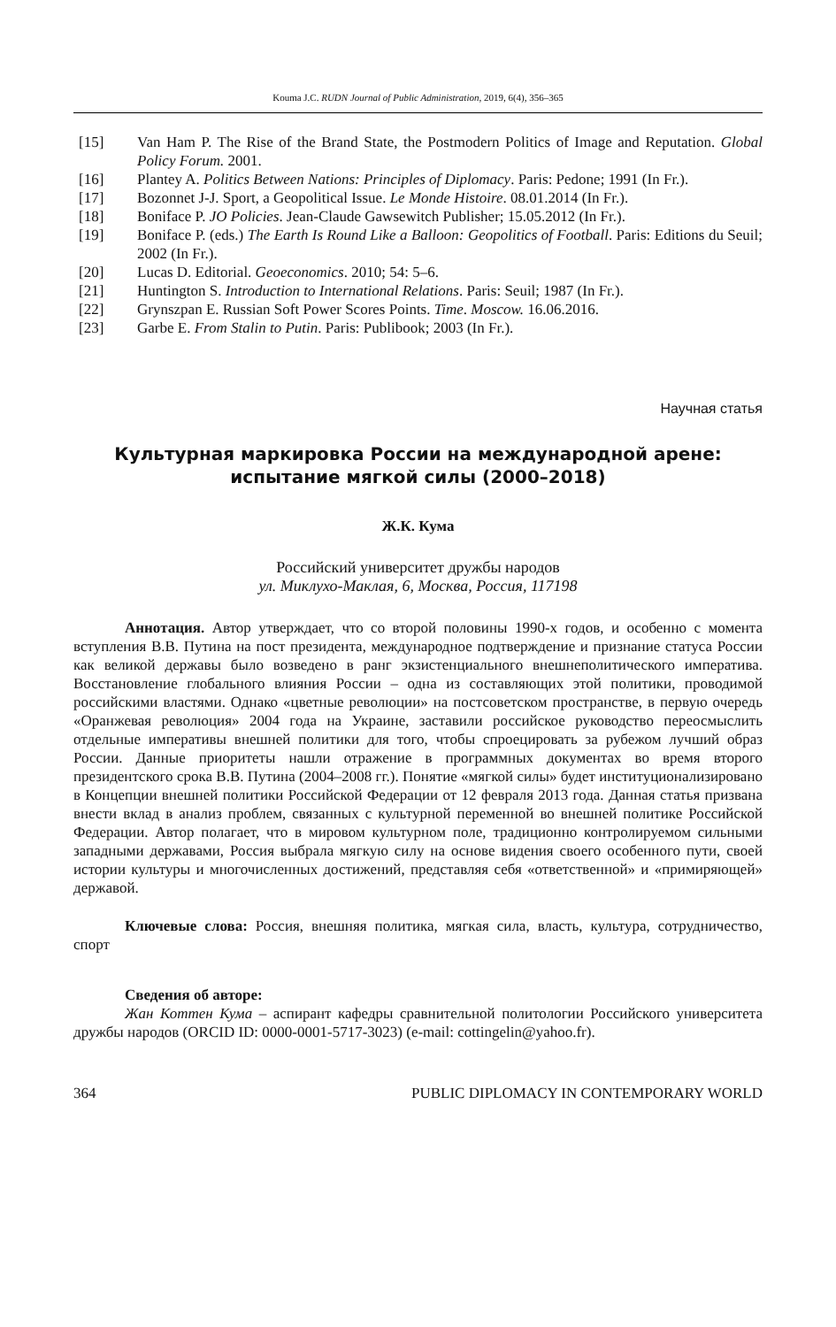Kouma J.C. RUDN Journal of Public Administration, 2019, 6(4), 356–365
[15] Van Ham P. The Rise of the Brand State, the Postmodern Politics of Image and Reputation. Global Policy Forum. 2001.
[16] Plantey A. Politics Between Nations: Principles of Diplomacy. Paris: Pedone; 1991 (In Fr.).
[17] Bozonnet J-J. Sport, a Geopolitical Issue. Le Monde Histoire. 08.01.2014 (In Fr.).
[18] Boniface P. JO Policies. Jean-Claude Gawsewitch Publisher; 15.05.2012 (In Fr.).
[19] Boniface P. (eds.) The Earth Is Round Like a Balloon: Geopolitics of Football. Paris: Editions du Seuil; 2002 (In Fr.).
[20] Lucas D. Editorial. Geoeconomics. 2010; 54: 5–6.
[21] Huntington S. Introduction to International Relations. Paris: Seuil; 1987 (In Fr.).
[22] Grynszpan E. Russian Soft Power Scores Points. Time. Moscow. 16.06.2016.
[23] Garbe E. From Stalin to Putin. Paris: Publibook; 2003 (In Fr.).
Научная статья
Культурная маркировка России на международной арене: испытание мягкой силы (2000–2018)
Ж.К. Кума
Российский университет дружбы народов
ул. Миклухо-Маклая, 6, Москва, Россия, 117198
Аннотация. Автор утверждает, что со второй половины 1990-х годов, и особенно с момента вступления В.В. Путина на пост президента, международное подтверждение и признание статуса России как великой державы было возведено в ранг экзистенциального внешнеполитического императива. Восстановление глобального влияния России – одна из составляющих этой политики, проводимой российскими властями. Однако «цветные революции» на постсоветском пространстве, в первую очередь «Оранжевая революция» 2004 года на Украине, заставили российское руководство переосмыслить отдельные императивы внешней политики для того, чтобы спроецировать за рубежом лучший образ России. Данные приоритеты нашли отражение в программных документах во время второго президентского срока В.В. Путина (2004–2008 гг.). Понятие «мягкой силы» будет институционализировано в Концепции внешней политики Российской Федерации от 12 февраля 2013 года. Данная статья призвана внести вклад в анализ проблем, связанных с культурной переменной во внешней политике Российской Федерации. Автор полагает, что в мировом культурном поле, традиционно контролируемом сильными западными державами, Россия выбрала мягкую силу на основе видения своего особенного пути, своей истории культуры и многочисленных достижений, представляя себя «ответственной» и «примиряющей» державой.
Ключевые слова: Россия, внешняя политика, мягкая сила, власть, культура, сотрудничество, спорт
Сведения об авторе:
Жан Коттен Кума – аспирант кафедры сравнительной политологии Российского университета дружбы народов (ORCID ID: 0000-0001-5717-3023) (e-mail: cottingelin@yahoo.fr).
364 PUBLIC DIPLOMACY IN CONTEMPORARY WORLD